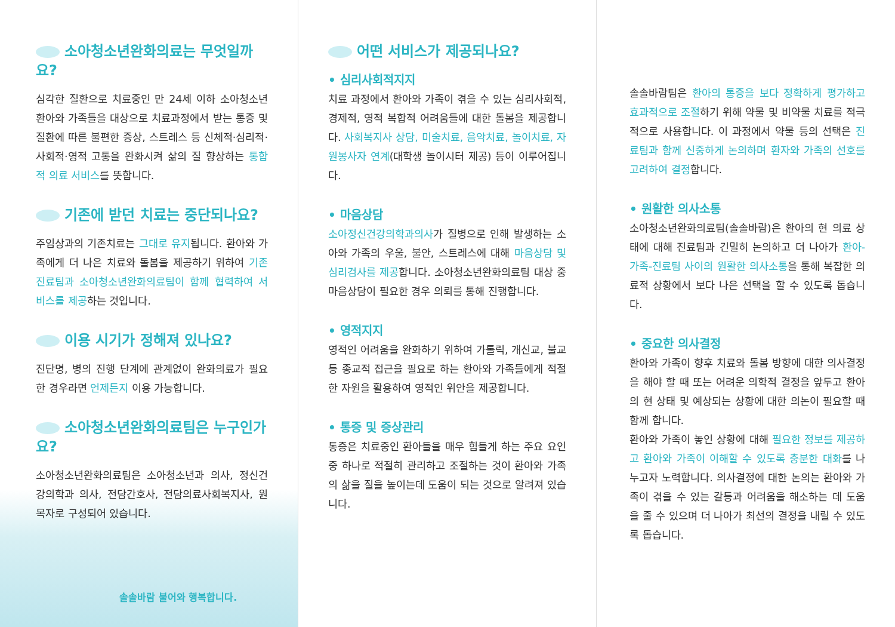소아청소년완화의료는 무엇일까요?
심각한 질환으로 치료중인 만 24세 이하 소아청소년 환아와 가족들을 대상으로 치료과정에서 받는 통증 및 질환에 따른 불편한 증상, 스트레스 등 신체적·심리적·사회적·영적 고통을 완화시켜 삶의 질 향상하는 통합적 의료 서비스를 뜻합니다.
기존에 받던 치료는 중단되나요?
주임상과의 기존치료는 그대로 유지됩니다. 환아와 가족에게 더 나은 치료와 돌봄을 제공하기 위하여 기존 진료팀과 소아청소년완화의료팀이 함께 협력하여 서비스를 제공하는 것입니다.
이용 시기가 정해져 있나요?
진단명, 병의 진행 단계에 관계없이 완화의료가 필요한 경우라면 언제든지 이용 가능합니다.
소아청소년완화의료팀은 누구인가요?
소아청소년완화의료팀은 소아청소년과 의사, 정신건강의학과 의사, 전담간호사, 전담의료사회복지사, 원목자로 구성되어 있습니다.
솔솔바람 불어와 행복합니다.
어떤 서비스가 제공되나요?
• 심리사회적지지
치료 과정에서 환아와 가족이 겪을 수 있는 심리사회적, 경제적, 영적 복합적 어려움들에 대한 돌봄을 제공합니다. 사회복지사 상담, 미술치료, 음악치료, 놀이치료, 자원봉사자 연계(대학생 놀이시터 제공) 등이 이루어집니다.
• 마음상담
소아정신건강의학과의사가 질병으로 인해 발생하는 소아와 가족의 우울, 불안, 스트레스에 대해 마음상담 및 심리검사를 제공합니다. 소아청소년완화의료팀 대상 중 마음상담이 필요한 경우 의뢰를 통해 진행합니다.
• 영적지지
영적인 어려움을 완화하기 위하여 가톨릭, 개신교, 불교 등 종교적 접근을 필요로 하는 환아와 가족들에게 적절한 자원을 활용하여 영적인 위안을 제공합니다.
• 통증 및 증상관리
통증은 치료중인 환아들을 매우 힘들게 하는 주요 요인 중 하나로 적절히 관리하고 조절하는 것이 환아와 가족의 삶을 질을 높이는데 도움이 되는 것으로 알려져 있습니다.
솔솔바람팀은 환아의 통증을 보다 정확하게 평가하고 효과적으로 조절하기 위해 약물 및 비약물 치료를 적극적으로 사용합니다. 이 과정에서 약물 등의 선택은 진료팀과 함께 신중하게 논의하며 환자와 가족의 선호를 고려하여 결정합니다.
• 원활한 의사소통
소아청소년완화의료팀(솔솔바람)은 환아의 현 의료 상태에 대해 진료팀과 긴밀히 논의하고 더 나아가 환아-가족-진료팀 사이의 원활한 의사소통을 통해 복잡한 의료적 상황에서 보다 나은 선택을 할 수 있도록 돕습니다.
• 중요한 의사결정
환아와 가족이 향후 치료와 돌봄 방향에 대한 의사결정을 해야 할 때 또는 어려운 의학적 결정을 앞두고 환아의 현 상태 및 예상되는 상황에 대한 의논이 필요할 때 함께 합니다.
환아와 가족이 놓인 상황에 대해 필요한 정보를 제공하고 환아와 가족이 이해할 수 있도록 충분한 대화를 나누고자 노력합니다. 의사결정에 대한 논의는 환아와 가족이 겪을 수 있는 갈등과 어려움을 해소하는 데 도움을 줄 수 있으며 더 나아가 최선의 결정을 내릴 수 있도록 돕습니다.